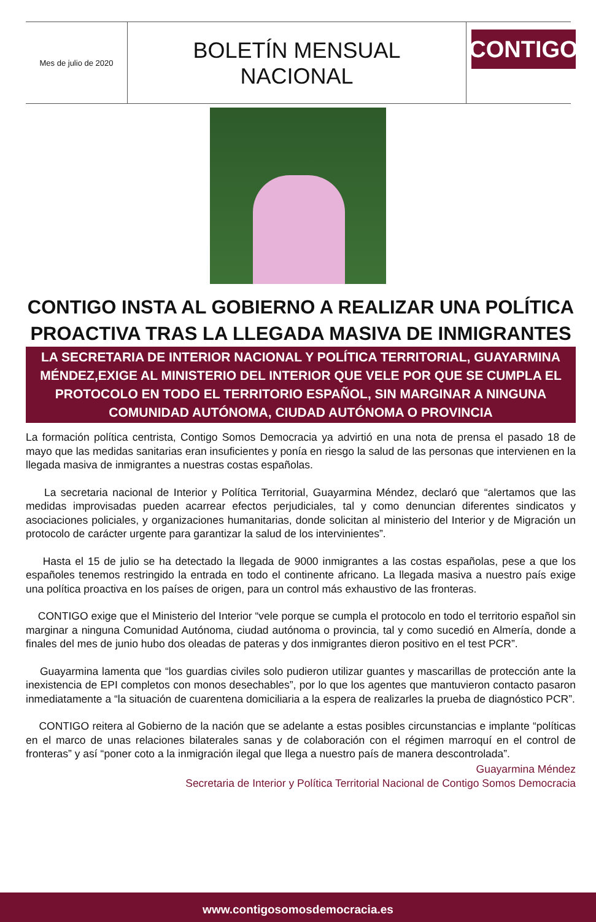Mes de julio de 2020
BOLETÍN MENSUAL
NACIONAL
CONTIGO
CONTIGO INSTA AL GOBIERNO A REALIZAR UNA POLÍTICA PROACTIVA TRAS LA LLEGADA MASIVA DE INMIGRANTES
LA SECRETARIA DE INTERIOR NACIONAL Y POLÍTICA TERRITORIAL, GUAYARMINA MÉNDEZ,EXIGE AL MINISTERIO DEL INTERIOR QUE VELE POR QUE SE CUMPLA EL PROTOCOLO EN TODO EL TERRITORIO ESPAÑOL, SIN MARGINAR A NINGUNA COMUNIDAD AUTÓNOMA, CIUDAD AUTÓNOMA O PROVINCIA
La formación política centrista, Contigo Somos Democracia ya advirtió en una nota de prensa el pasado 18 de mayo que las medidas sanitarias eran insuficientes y ponía en riesgo la salud de las personas que intervienen en la llegada masiva de inmigrantes a nuestras costas españolas.
La secretaria nacional de Interior y Política Territorial, Guayarmina Méndez, declaró que “alertamos que las medidas improvisadas pueden acarrear efectos perjudiciales, tal y como denuncian diferentes sindicatos y asociaciones policiales, y organizaciones humanitarias, donde solicitan al ministerio del Interior y de Migración un protocolo de carácter urgente para garantizar la salud de los intervinientes”.
Hasta el 15 de julio se ha detectado la llegada de 9000 inmigrantes a las costas españolas, pese a que los españoles tenemos restringido la entrada en todo el continente africano. La llegada masiva a nuestro país exige una política proactiva en los países de origen, para un control más exhaustivo de las fronteras.
CONTIGO exige que el Ministerio del Interior “vele porque se cumpla el protocolo en todo el territorio español sin marginar a ninguna Comunidad Autónoma, ciudad autónoma o provincia, tal y como sucedió en Almería, donde a finales del mes de junio hubo dos oleadas de pateras y dos inmigrantes dieron positivo en el test PCR”.
Guayarmina lamenta que “los guardias civiles solo pudieron utilizar guantes y mascarillas de protección ante la inexistencia de EPI completos con monos desechables”, por lo que los agentes que mantuvieron contacto pasaron inmediatamente a “la situación de cuarentena domiciliaria a la espera de realizarles la prueba de diagnóstico PCR”.
CONTIGO reitera al Gobierno de la nación que se adelante a estas posibles circunstancias e implante “políticas en el marco de unas relaciones bilaterales sanas y de colaboración con el régimen marroquí en el control de fronteras” y así “poner coto a la inmigración ilegal que llega a nuestro país de manera descontrolada”.
Guayarmina Méndez
Secretaria de Interior y Política Territorial Nacional de Contigo Somos Democracia
www.contigosomosdemocracia.es